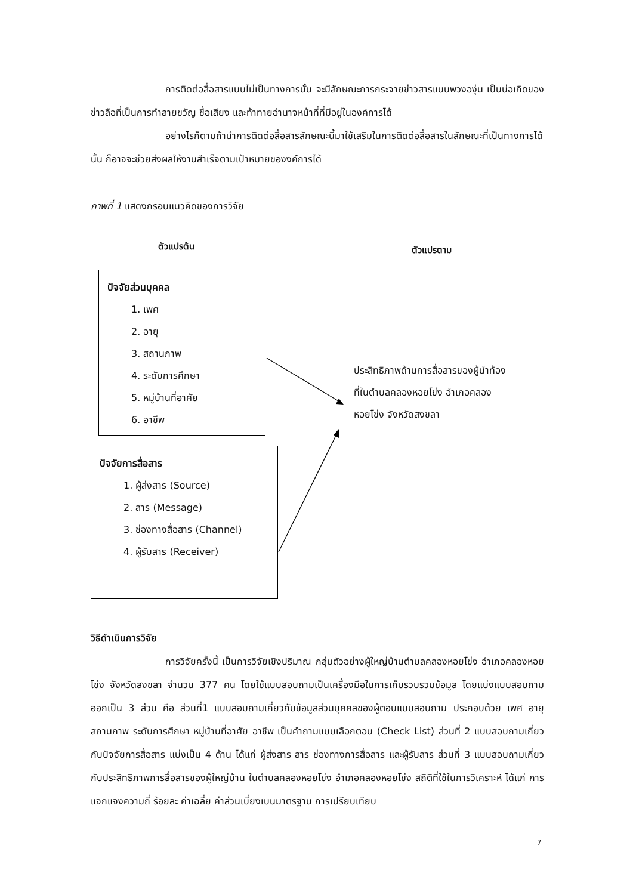การติดต่อสื่อสารแบบไม่เป็นทางการนั้น จะมีลักษณะการกระจายข่าวสารแบบพวงองุ่น เป็นบ่อเกิดของข่าวลือที่เป็นการทำลายขวัญ ชื่อเสียง และท้าทายอำนาจหน้าที่ที่มีอยู่ในองค์การได้
อย่างไรก็ตามถ้านำการติดต่อสื่อสารลักษณะนี้มาใช้เสริมในการติดต่อสื่อสารในลักษณะที่เป็นทางการได้นั้น ก็อาจจะช่วยส่งผลให้งานสำเร็จตามเป้าหมายของงค์การได้
ภาพที่ 1 แสดงกรอบแนวคิดของการวิจัย
ตัวแปรต้น ตัวแปรตาม
ปัจจัยส่วนบุคคล
1. เพศ
2. อายุ
3. สถานภาพ
4. ระดับการศึกษา
5. หมู่บ้านที่อาศัย
6. อาชีพ
ปัจจัยการสื่อสาร
1. ผู้ส่งสาร (Source)
2. สาร (Message)
3. ช่องทางสื่อสาร (Channel)
4. ผู้รับสาร (Receiver)
ประสิทธิภาพด้านการสื่อสารของผู้นำท้องที่ในตำบลคลองหอยโข่ง อำเภอคลองหอยโข่ง จังหวัดสงขลา
วิธีดำเนินการวิจัย
การวิจัยครั้งนี้ เป็นการวิจัยเชิงปริมาณ กลุ่มตัวอย่างผู้ใหญ่บ้านตำบลคลองหอยโข่ง อำเภอคลองหอยโข่ง จังหวัดสงขลา จำนวน 377 คน โดยใช้แบบสอบถามเป็นเครื่องมือในการเก็บรวบรวมข้อมูล โดยแบ่งแบบสอบถามออกเป็น 3 ส่วน คือ ส่วนที่1 แบบสอบถามเกี่ยวกับข้อมูลส่วนบุคคลของผู้ตอบแบบสอบถาม ประกอบด้วย เพศ อายุ สถานภาพ ระดับการศึกษา หมู่บ้านที่อาศัย อาชีพ เป็นคำถามแบบเลือกตอบ (Check List) ส่วนที่ 2 แบบสอบถามเกี่ยวกับปัจจัยการสื่อสาร แบ่งเป็น 4 ด้าน ได้แก่ ผู้ส่งสาร สาร ช่องทางการสื่อสาร และผู้รับสาร ส่วนที่ 3 แบบสอบถามเกี่ยวกับประสิทธิภาพการสื่อสารของผู้ใหญ่บ้าน ในตำบลคลองหอยโข่ง อำเภอคลองหอยโข่ง สถิติที่ใช้ในการวิเคราะห์ ได้แก่ การแจกแจงความถี่ ร้อยละ ค่าเฉลี่ย ค่าส่วนเบี่ยงเบนมาตรฐาน การเปรียบเทียบ
7